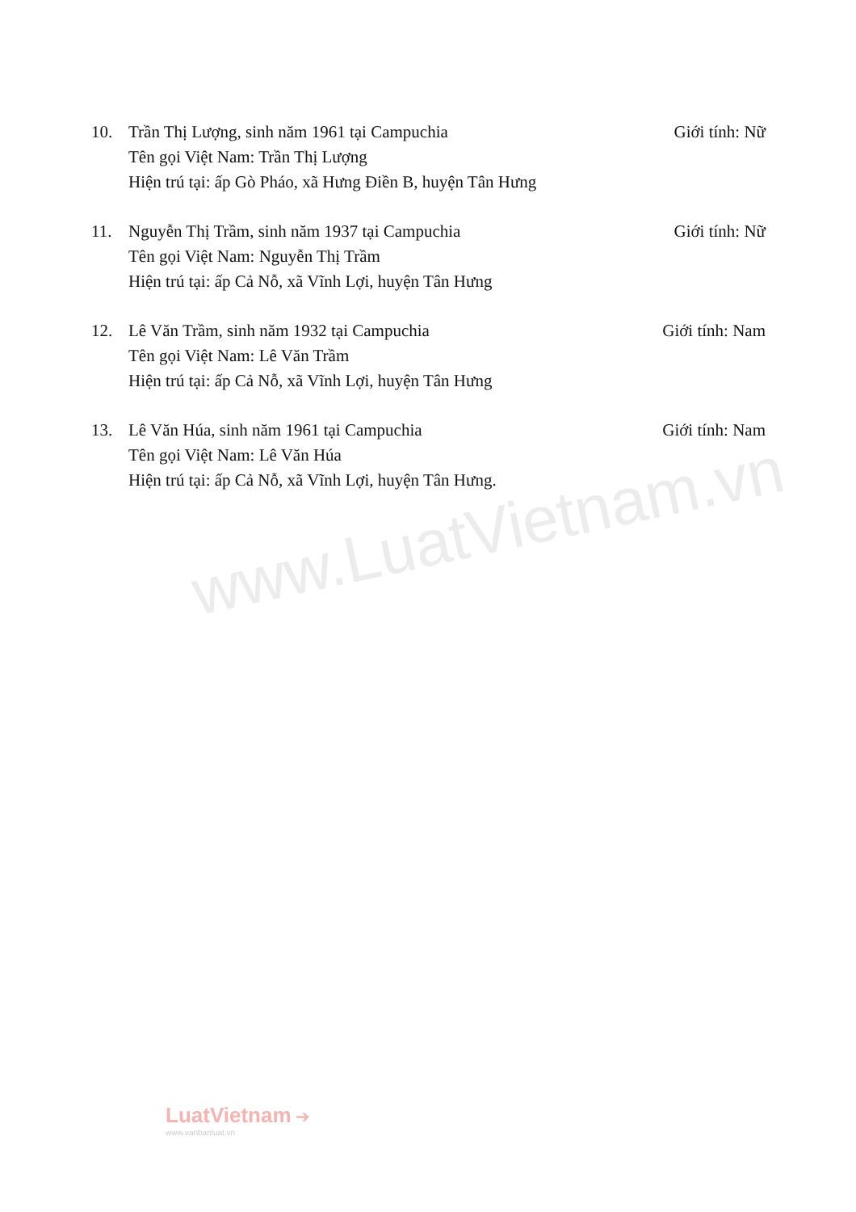10. Trần Thị Lượng, sinh năm 1961 tại Campuchia Giới tính: Nữ
Tên gọi Việt Nam: Trần Thị Lượng
Hiện trú tại: ấp Gò Pháo, xã Hưng Điền B, huyện Tân Hưng
11. Nguyễn Thị Trầm, sinh năm 1937 tại Campuchia Giới tính: Nữ
Tên gọi Việt Nam: Nguyễn Thị Trầm
Hiện trú tại: ấp Cả Nỗ, xã Vĩnh Lợi, huyện Tân Hưng
12. Lê Văn Trầm, sinh năm 1932 tại Campuchia Giới tính: Nam
Tên gọi Việt Nam: Lê Văn Trầm
Hiện trú tại: ấp Cả Nỗ, xã Vĩnh Lợi, huyện Tân Hưng
13. Lê Văn Húa, sinh năm 1961 tại Campuchia Giới tính: Nam
Tên gọi Việt Nam: Lê Văn Húa
Hiện trú tại: ấp Cả Nỗ, xã Vĩnh Lợi, huyện Tân Hưng.
www.LuatVietnam.vn
LuatVietnam ➔
www.vanbanluat.vn